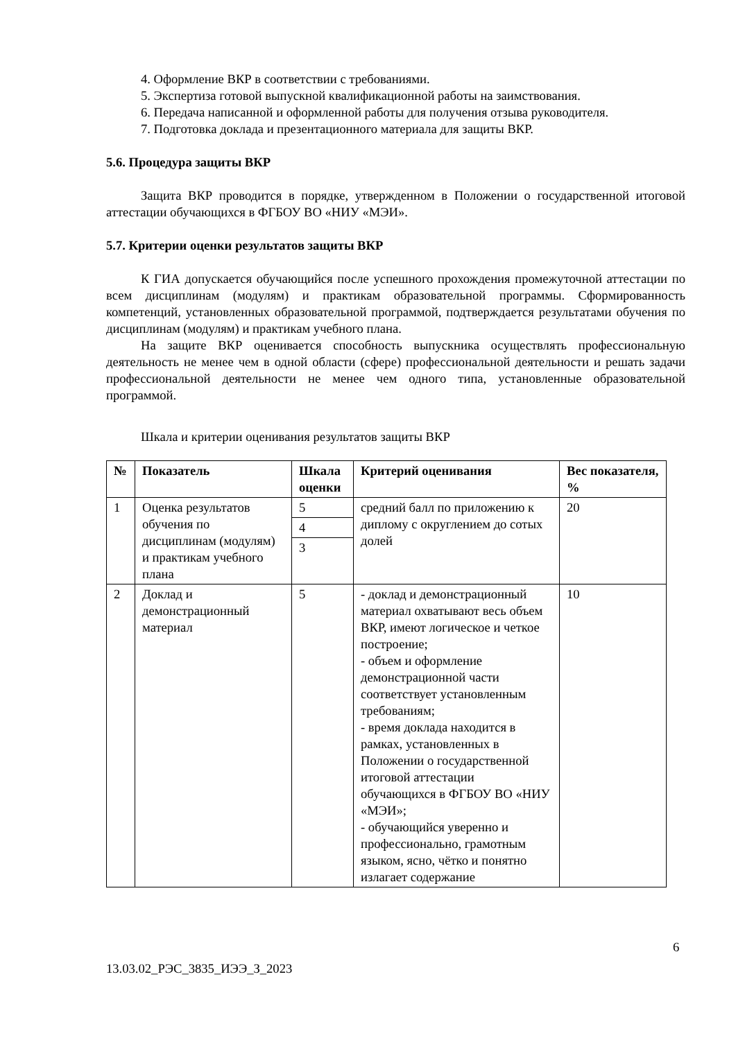4. Оформление ВКР в соответствии с требованиями.
5. Экспертиза готовой выпускной квалификационной работы на заимствования.
6. Передача написанной и оформленной работы для получения отзыва руководителя.
7. Подготовка доклада и презентационного материала для защиты ВКР.
5.6. Процедура защиты ВКР
Защита ВКР проводится в порядке, утвержденном в Положении о государственной итоговой аттестации обучающихся в ФГБОУ ВО «НИУ «МЭИ».
5.7. Критерии оценки результатов защиты ВКР
К ГИА допускается обучающийся после успешного прохождения промежуточной аттестации по всем дисциплинам (модулям) и практикам образовательной программы. Сформированность компетенций, установленных образовательной программой, подтверждается результатами обучения по дисциплинам (модулям) и практикам учебного плана.
На защите ВКР оценивается способность выпускника осуществлять профессиональную деятельность не менее чем в одной области (сфере) профессиональной деятельности и решать задачи профессиональной деятельности не менее чем одного типа, установленные образовательной программой.
Шкала и критерии оценивания результатов защиты ВКР
| № | Показатель | Шкала оценки | Критерий оценивания | Вес показателя, % |
| --- | --- | --- | --- | --- |
| 1 | Оценка результатов обучения по дисциплинам (модулям) и практикам учебного плана | 5 4 3 | средний балл по приложению к диплому с округлением до сотых долей | 20 |
| 2 | Доклад и демонстрационный материал | 5 | - доклад и демонстрационный материал охватывают весь объем ВКР, имеют логическое и четкое построение; - объем и оформление демонстрационной части соответствует установленным требованиям; - время доклада находится в рамках, установленных в Положении о государственной итоговой аттестации обучающихся в ФГБОУ ВО «НИУ «МЭИ»; - обучающийся уверенно и профессионально, грамотным языком, ясно, чётко и понятно излагает содержание | 10 |
6
13.03.02_РЭС_3835_ИЭЭ_З_2023